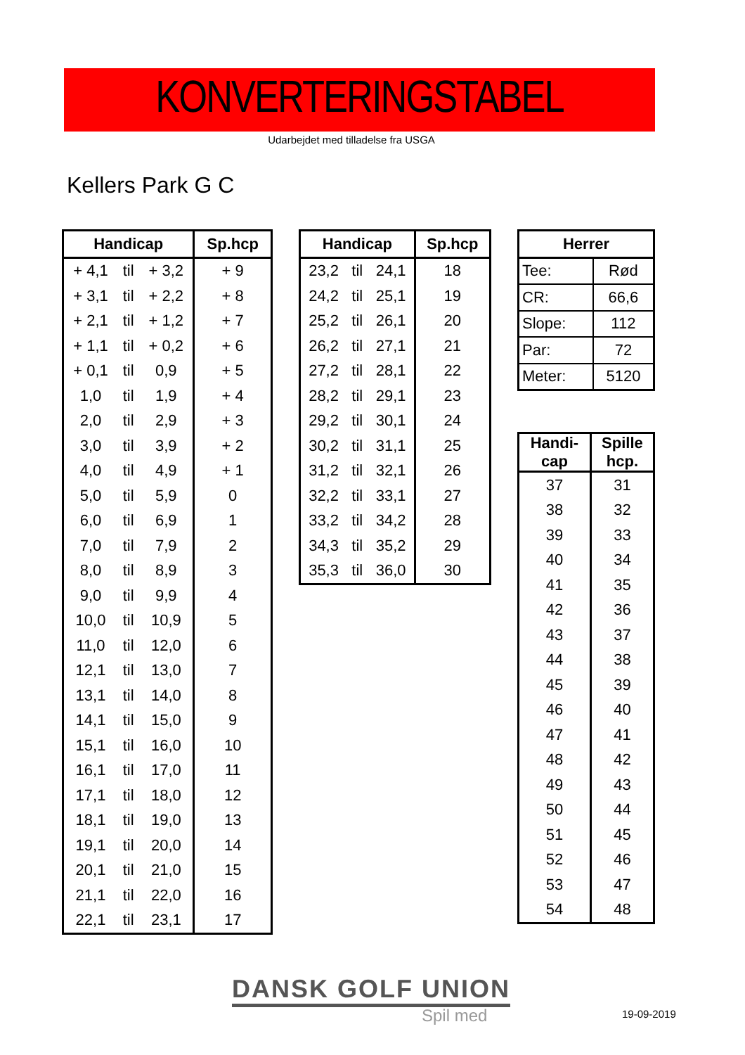KONVERTERINGSTABEL
Udarbejdet med tilladelse fra USGA
Kellers Park G C
| Handicap | | | Sp.hcp |
| --- | --- | --- | --- |
| + 4,1 | til | + 3,2 | + 9 |
| + 3,1 | til | + 2,2 | + 8 |
| + 2,1 | til | + 1,2 | + 7 |
| + 1,1 | til | + 0,2 | + 6 |
| + 0,1 | til | 0,9 | + 5 |
| 1,0 | til | 1,9 | + 4 |
| 2,0 | til | 2,9 | + 3 |
| 3,0 | til | 3,9 | + 2 |
| 4,0 | til | 4,9 | + 1 |
| 5,0 | til | 5,9 | 0 |
| 6,0 | til | 6,9 | 1 |
| 7,0 | til | 7,9 | 2 |
| 8,0 | til | 8,9 | 3 |
| 9,0 | til | 9,9 | 4 |
| 10,0 | til | 10,9 | 5 |
| 11,0 | til | 12,0 | 6 |
| 12,1 | til | 13,0 | 7 |
| 13,1 | til | 14,0 | 8 |
| 14,1 | til | 15,0 | 9 |
| 15,1 | til | 16,0 | 10 |
| 16,1 | til | 17,0 | 11 |
| 17,1 | til | 18,0 | 12 |
| 18,1 | til | 19,0 | 13 |
| 19,1 | til | 20,0 | 14 |
| 20,1 | til | 21,0 | 15 |
| 21,1 | til | 22,0 | 16 |
| 22,1 | til | 23,1 | 17 |
| Handicap | | | Sp.hcp |
| --- | --- | --- | --- |
| 23,2 | til | 24,1 | 18 |
| 24,2 | til | 25,1 | 19 |
| 25,2 | til | 26,1 | 20 |
| 26,2 | til | 27,1 | 21 |
| 27,2 | til | 28,1 | 22 |
| 28,2 | til | 29,1 | 23 |
| 29,2 | til | 30,1 | 24 |
| 30,2 | til | 31,1 | 25 |
| 31,2 | til | 32,1 | 26 |
| 32,2 | til | 33,1 | 27 |
| 33,2 | til | 34,2 | 28 |
| 34,3 | til | 35,2 | 29 |
| 35,3 | til | 36,0 | 30 |
| Herrer | |
| --- | --- |
| Tee: | Rød |
| CR: | 66,6 |
| Slope: | 112 |
| Par: | 72 |
| Meter: | 5120 |
| Handi- cap | Spille hcp. |
| --- | --- |
| 37 | 31 |
| 38 | 32 |
| 39 | 33 |
| 40 | 34 |
| 41 | 35 |
| 42 | 36 |
| 43 | 37 |
| 44 | 38 |
| 45 | 39 |
| 46 | 40 |
| 47 | 41 |
| 48 | 42 |
| 49 | 43 |
| 50 | 44 |
| 51 | 45 |
| 52 | 46 |
| 53 | 47 |
| 54 | 48 |
DANSK GOLF UNION
Spil med 19-09-2019